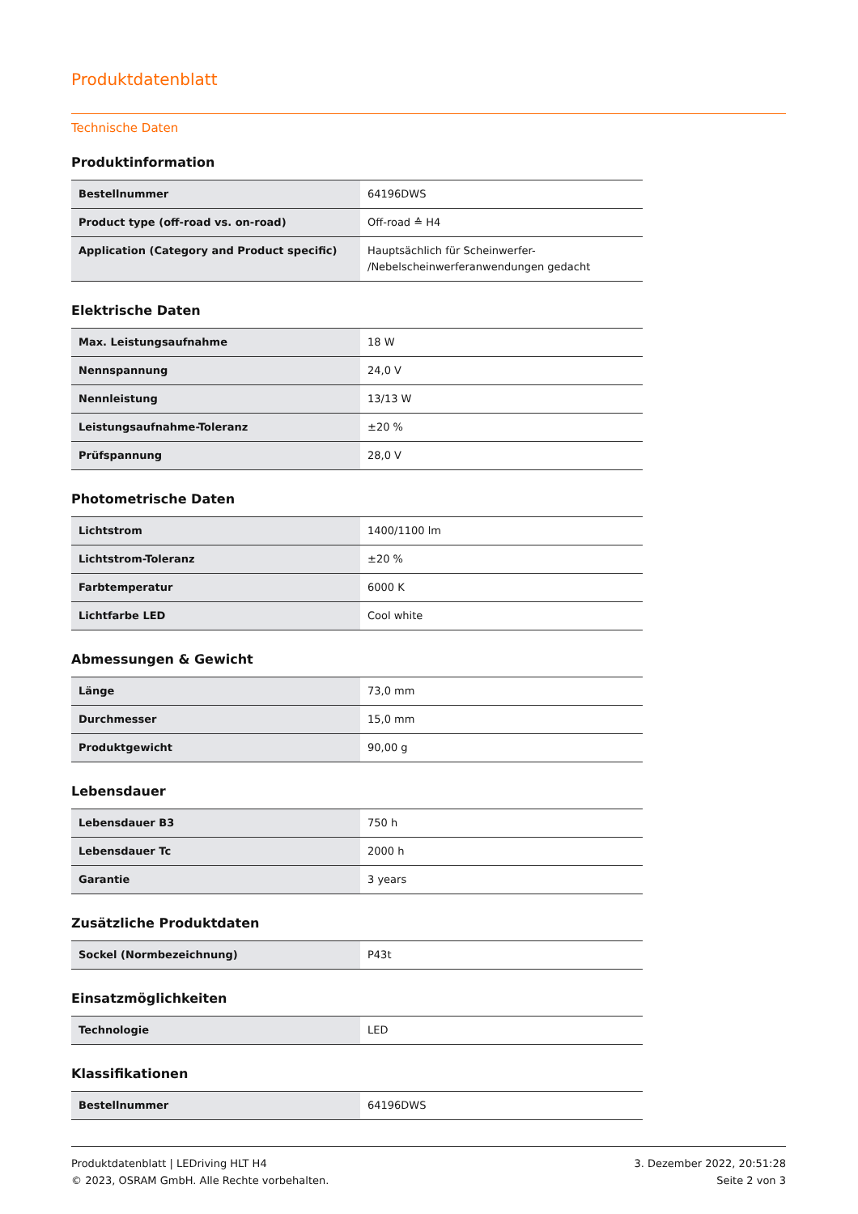Produktdatenblatt
Technische Daten
Produktinformation
| Bestellnummer | 64196DWS |
| Product type (off-road vs. on-road) | Off-road ≙ H4 |
| Application (Category and Product specific) | Hauptsächlich für Scheinwerfer- /Nebelscheinwerferanwendungen gedacht |
Elektrische Daten
| Max. Leistungsaufnahme | 18 W |
| Nennspannung | 24,0 V |
| Nennleistung | 13/13 W |
| Leistungsaufnahme-Toleranz | ±20 % |
| Prüfspannung | 28,0 V |
Photometrische Daten
| Lichtstrom | 1400/1100 lm |
| Lichtstrom-Toleranz | ±20 % |
| Farbtemperatur | 6000 K |
| Lichtfarbe LED | Cool white |
Abmessungen & Gewicht
| Länge | 73,0 mm |
| Durchmesser | 15,0 mm |
| Produktgewicht | 90,00 g |
Lebensdauer
| Lebensdauer B3 | 750 h |
| Lebensdauer Tc | 2000 h |
| Garantie | 3 years |
Zusätzliche Produktdaten
| Sockel (Normbezeichnung) | P43t |
Einsatzmöglichkeiten
| Technologie | LED |
Klassifikationen
| Bestellnummer | 64196DWS |
Produktdatenblatt | LEDriving HLT H4
© 2023, OSRAM GmbH. Alle Rechte vorbehalten.
3. Dezember 2022, 20:51:28
Seite 2 von 3